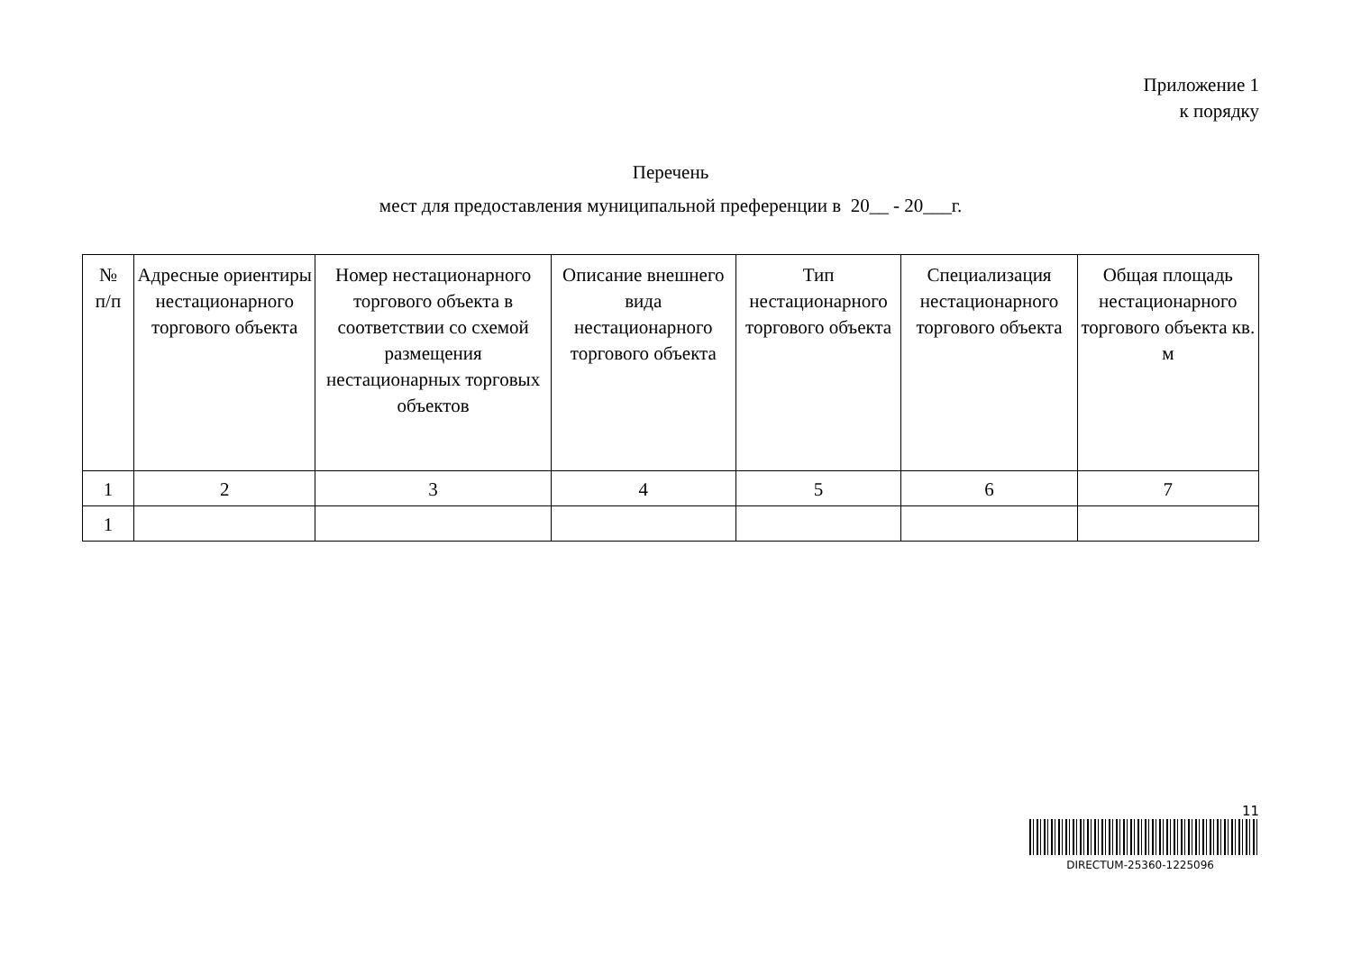Приложение 1
к порядку
Перечень
мест для предоставления муниципальной преференции в 20__ - 20___г.
| № п/п | Адресные ориентиры нестационарного торгового объекта | Номер нестационарного торгового объекта в соответствии со схемой размещения нестационарных торговых объектов | Описание внешнего вида нестационарного торгового объекта | Тип нестационарного торгового объекта | Специализация нестационарного торгового объекта | Общая площадь нестационарного торгового объекта кв. м |
| --- | --- | --- | --- | --- | --- | --- |
| 1 | 2 | 3 | 4 | 5 | 6 | 7 |
| 1 | | | | | | |
11
DIRECTUM-25360-1225096